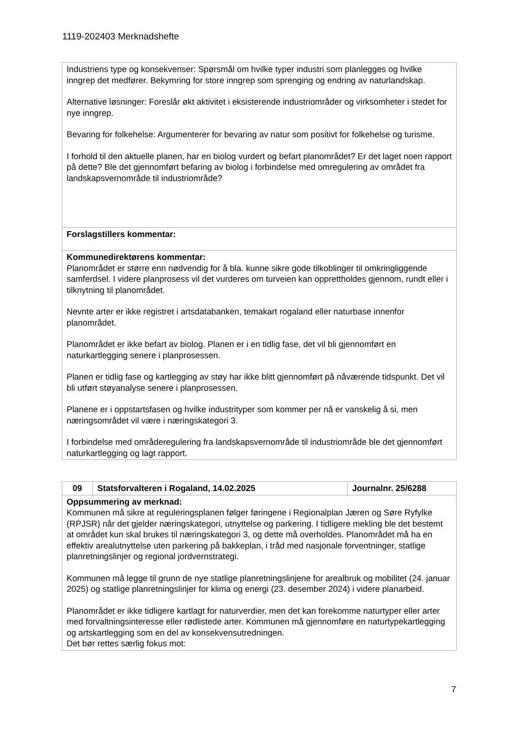1119-202403 Merknadshefte
| Industriens type og konsekvenser: Spørsmål om hvilke typer industri som planlegges og hvilke inngrep det medfører. Bekymring for store inngrep som sprenging og endring av naturlandskap. Alternative løsninger: Foreslår økt aktivitet i eksisterende industriområder og virksomheter i stedet for nye inngrep. Bevaring for folkehelse: Argumenterer for bevaring av natur som positivt for folkehelse og turisme. I forhold til den aktuelle planen, har en biolog vurdert og befart planområdet? Er det laget noen rapport på dette? Ble det gjennomført befaring av biolog i forbindelse med omregulering av området fra landskapsvernområde til industriområde? |
| Forslagstillers kommentar: |
| Kommunedirektørens kommentar: Planområdet er større enn nødvendig for å bla. kunne sikre gode tilkoblinger til omkringliggende samferdsel. I videre planprosess vil det vurderes om turveien kan opprettholdes gjennom, rundt eller i tilknytning til planområdet. Nevnte arter er ikke registret i artsdatabanken, temakart rogaland eller naturbase innenfor planområdet. Planområdet er ikke befart av biolog. Planen er i en tidlig fase, det vil bli gjennomført en naturkartlegging senere i planprosessen. Planen er tidlig fase og kartlegging av støy har ikke blitt gjennomført på nåværende tidspunkt. Det vil bli utført støyanalyse senere i planprosessen. Planene er i oppstartsfasen og hvilke industrityper som kommer per nå er vanskelig å si, men næringsområdet vil være i næringskategori 3. I forbindelse med områderegulering fra landskapsvernområde til industriområde ble det gjennomført naturkartlegging og lagt rapport. |
| 09 | Statsforvalteren i Rogaland, 14.02.2025 | Journalnr. 25/6288 |
| Oppsummering av merknad: Kommunen må sikre at reguleringsplanen følger føringene i Regionalplan Jæren og Søre Ryfylke (RPJSR) når det gjelder næringskategori, utnyttelse og parkering. I tidligere mekling ble det bestemt at området kun skal brukes til næringskategori 3, og dette må overholdes. Planområdet må ha en effektiv arealutnyttelse uten parkering på bakkeplan, i tråd med nasjonale forventninger, statlige planretningslinjer og regional jordvernstrategi. Kommunen må legge til grunn de nye statlige planretningslinjene for arealbruk og mobilitet (24. januar 2025) og statlige planretningslinjer for klima og energi (23. desember 2024) i videre planarbeid. Planområdet er ikke tidligere kartlagt for naturverdier, men det kan forekomme naturtyper eller arter med forvaltningsinteresse eller rødlistede arter. Kommunen må gjennomføre en naturtypekartlegging og artskartlegging som en del av konsekvensutredningen. Det bør rettes særlig fokus mot: | | |
7